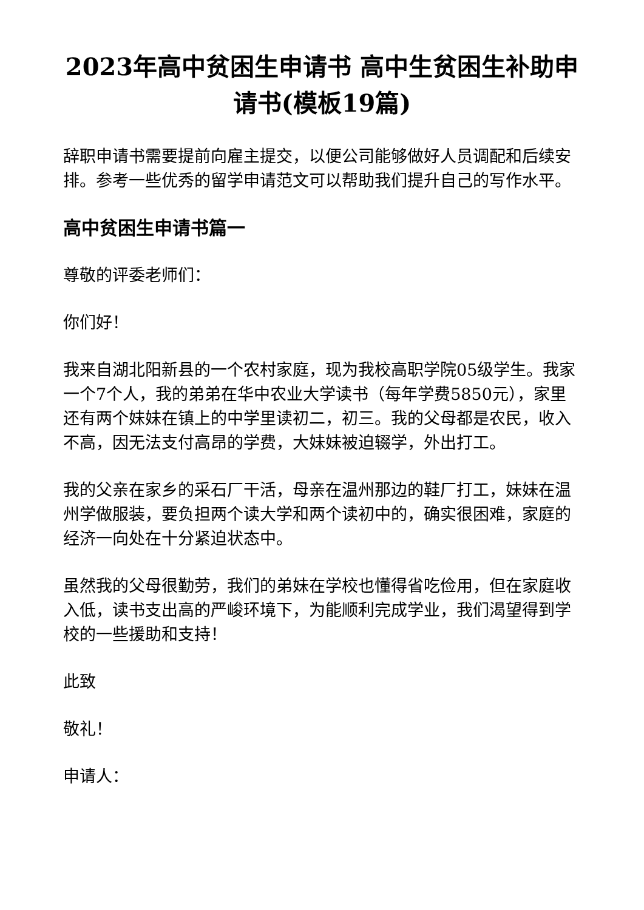2023年高中贫困生申请书 高中生贫困生补助申请书(模板19篇)
辞职申请书需要提前向雇主提交，以便公司能够做好人员调配和后续安排。参考一些优秀的留学申请范文可以帮助我们提升自己的写作水平。
高中贫困生申请书篇一
尊敬的评委老师们：
你们好！
我来自湖北阳新县的一个农村家庭，现为我校高职学院05级学生。我家一个7个人，我的弟弟在华中农业大学读书（每年学费5850元），家里还有两个妹妹在镇上的中学里读初二，初三。我的父母都是农民，收入不高，因无法支付高昂的学费，大妹妹被迫辍学，外出打工。
我的父亲在家乡的采石厂干活，母亲在温州那边的鞋厂打工，妹妹在温州学做服装，要负担两个读大学和两个读初中的，确实很困难，家庭的经济一向处在十分紧迫状态中。
虽然我的父母很勤劳，我们的弟妹在学校也懂得省吃俭用，但在家庭收入低，读书支出高的严峻环境下，为能顺利完成学业，我们渴望得到学校的一些援助和支持！
此致
敬礼！
申请人：